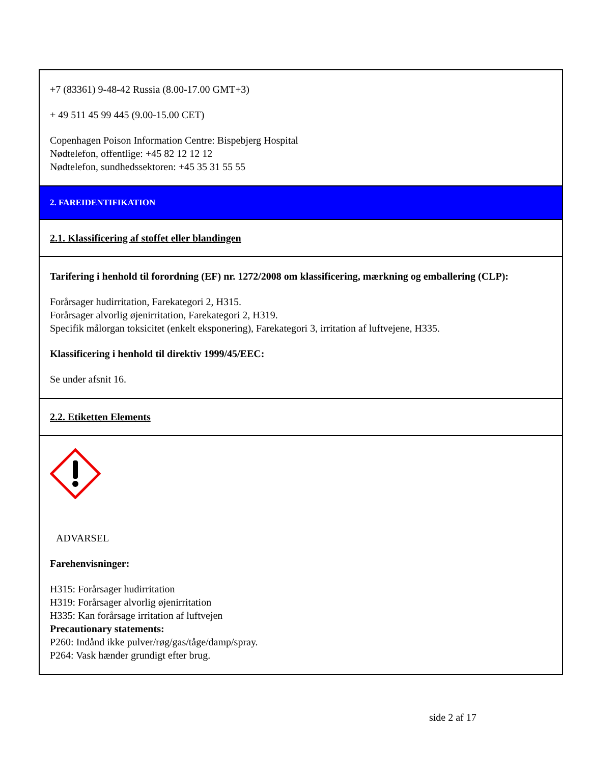+7 (83361) 9-48-42 Russia (8.00-17.00 GMT+3)
+ 49 511 45 99 445 (9.00-15.00 CET)
Copenhagen Poison Information Centre: Bispebjerg Hospital
Nødtelefon, offentlige: +45 82 12 12 12
Nødtelefon, sundhedssektoren: +45 35 31 55 55
2. FAREIDENTIFIKATION
2.1. Klassificering af stoffet eller blandingen
Tarifering i henhold til forordning (EF) nr. 1272/2008 om klassificering, mærkning og emballering (CLP):
Forårsager hudirritation, Farekategori 2, H315.
Forårsager alvorlig øjenirritation, Farekategori 2, H319.
Specifik målorgan toksicitet (enkelt eksponering), Farekategori 3, irritation af luftvejene, H335.
Klassificering i henhold til direktiv 1999/45/EEC:
Se under afsnit 16.
2.2. Etiketten Elements
ADVARSEL
Farehenvisninger:
H315: Forårsager hudirritation
H319: Forårsager alvorlig øjenirritation
H335: Kan forårsage irritation af luftvejen
Precautionary statements:
P260: Indånd ikke pulver/røg/gas/tåge/damp/spray.
P264: Vask hænder grundigt efter brug.
side 2 af 17